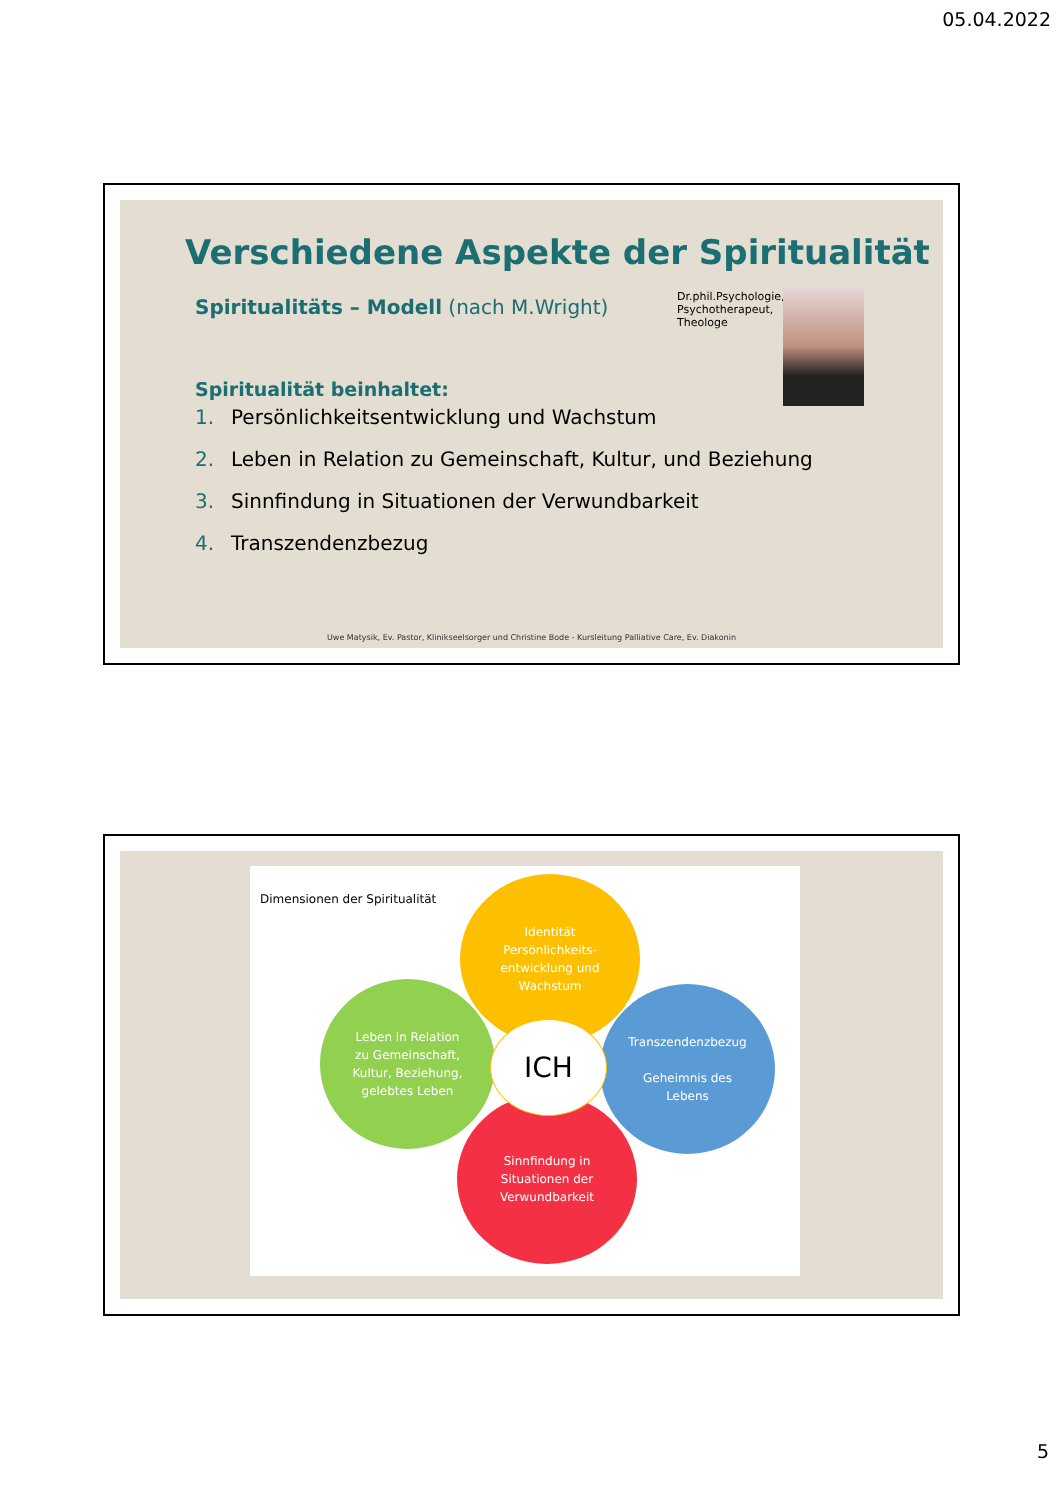05.04.2022
Verschiedene Aspekte der Spiritualität
Spiritualitäts – Modell (nach M.Wright)
Dr.phil.Psychologie,
Psychotherapeut,
Theologe
Spiritualität beinhaltet:
1. Persönlichkeitsentwicklung und Wachstum
2. Leben in Relation zu Gemeinschaft, Kultur, und Beziehung
3. Sinnfindung in Situationen der Verwundbarkeit
4. Transzendenzbezug
Uwe Matysik, Ev. Pastor, Klinikseelsorger und Christine Bode - Kursleitung Palliative Care, Ev. Diakonin
Dimensionen der Spiritualität
Identität
Persönlichkeits-
entwicklung und
Wachstum
Leben in Relation
zu Gemeinschaft,
Kultur, Beziehung,
gelebtes Leben
Transzendenzbezug
Geheimnis des
Lebens
Sinnfindung in
Situationen der
Verwundbarkeit
ICH
5